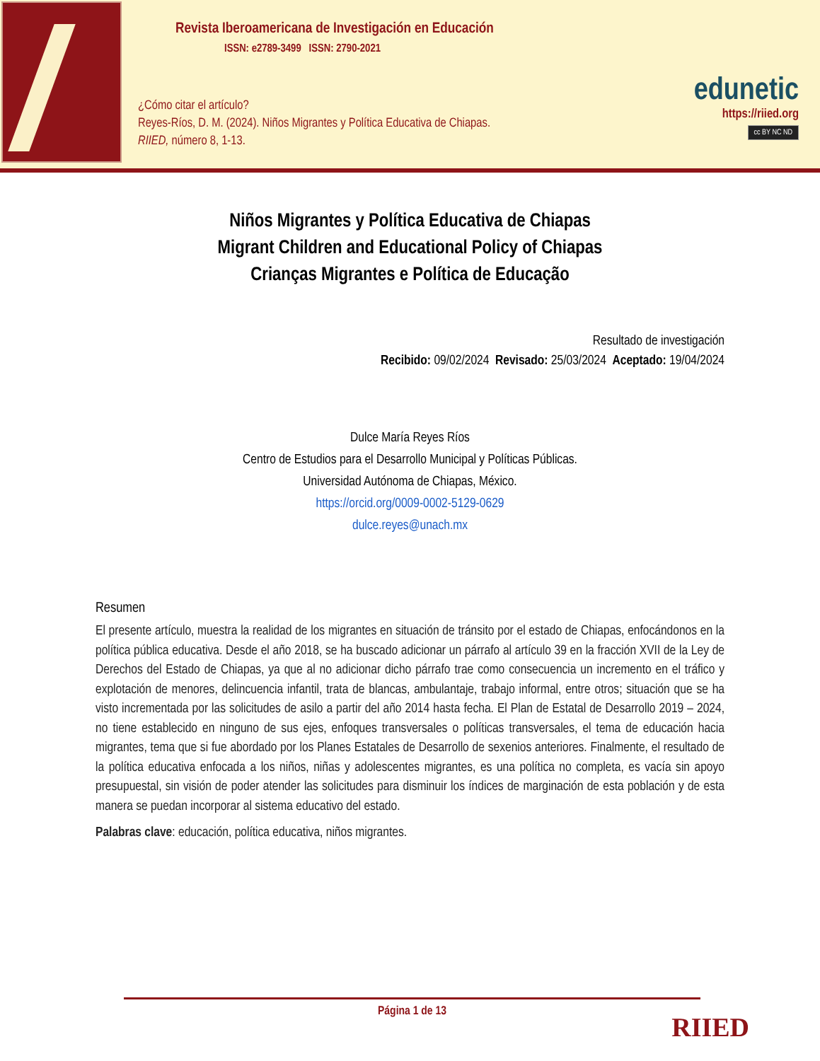Revista Iberoamericana de Investigación en Educación
ISSN: e2789-3499 ISSN: 2790-2021
¿Cómo citar el artículo?
Reyes-Ríos, D. M. (2024). Niños Migrantes y Política Educativa de Chiapas.
RIIED, número 8, 1-13.
edunetic
https://riied.org
cc BY NC ND
Niños Migrantes y Política Educativa de Chiapas
Migrant Children and Educational Policy of Chiapas
Crianças Migrantes e Política de Educação
Resultado de investigación
Recibido: 09/02/2024 Revisado: 25/03/2024 Aceptado: 19/04/2024
Dulce María Reyes Ríos
Centro de Estudios para el Desarrollo Municipal y Políticas Públicas.
Universidad Autónoma de Chiapas, México.
https://orcid.org/0009-0002-5129-0629
dulce.reyes@unach.mx
Resumen
El presente artículo, muestra la realidad de los migrantes en situación de tránsito por el estado de Chiapas, enfocándonos en la política pública educativa. Desde el año 2018, se ha buscado adicionar un párrafo al artículo 39 en la fracción XVII de la Ley de Derechos del Estado de Chiapas, ya que al no adicionar dicho párrafo trae como consecuencia un incremento en el tráfico y explotación de menores, delincuencia infantil, trata de blancas, ambulantaje, trabajo informal, entre otros; situación que se ha visto incrementada por las solicitudes de asilo a partir del año 2014 hasta fecha. El Plan de Estatal de Desarrollo 2019 – 2024, no tiene establecido en ninguno de sus ejes, enfoques transversales o políticas transversales, el tema de educación hacia migrantes, tema que si fue abordado por los Planes Estatales de Desarrollo de sexenios anteriores. Finalmente, el resultado de la política educativa enfocada a los niños, niñas y adolescentes migrantes, es una política no completa, es vacía sin apoyo presupuestal, sin visión de poder atender las solicitudes para disminuir los índices de marginación de esta población y de esta manera se puedan incorporar al sistema educativo del estado.
Palabras clave: educación, política educativa, niños migrantes.
Página 1 de 13
RIIED